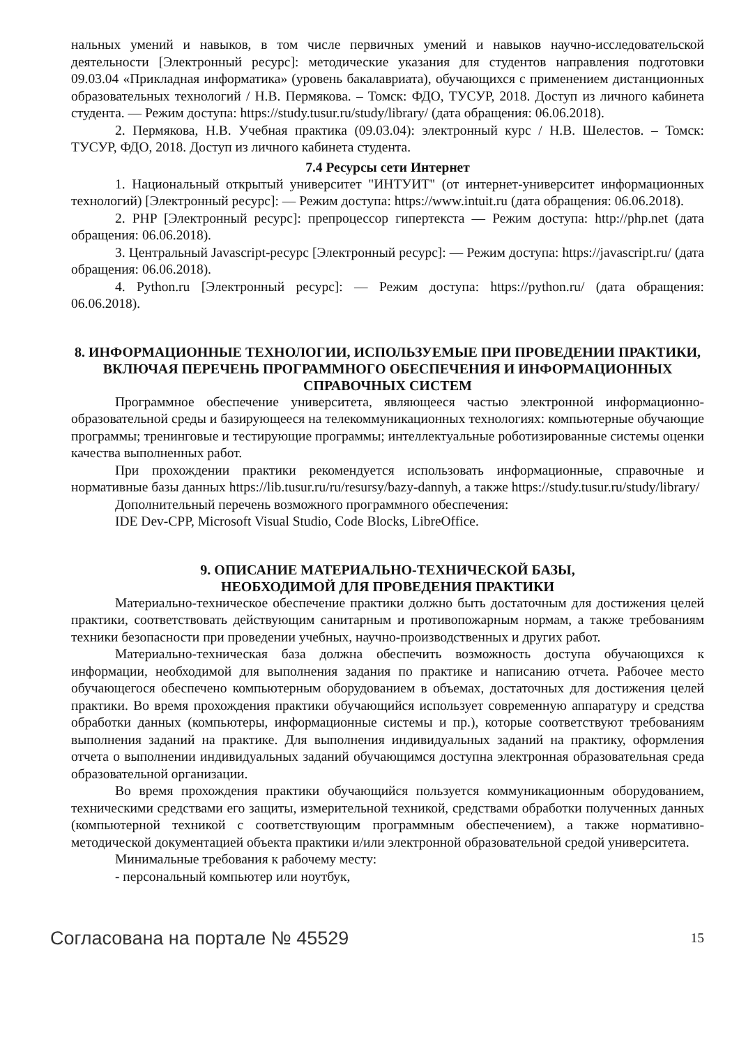нальных умений и навыков, в том числе первичных умений и навыков научно-исследовательской деятельности [Электронный ресурс]: методические указания для студентов направления подготовки 09.03.04 «Прикладная информатика» (уровень бакалавриата), обучающихся с применением дистанционных образовательных технологий / Н.В. Пермякова. – Томск: ФДО, ТУСУР, 2018. Доступ из личного кабинета студента. — Режим доступа: https://study.tusur.ru/study/library/ (дата обращения: 06.06.2018).
2. Пермякова, Н.В. Учебная практика (09.03.04): электронный курс / Н.В. Шелестов. – Томск: ТУСУР, ФДО, 2018. Доступ из личного кабинета студента.
7.4 Ресурсы сети Интернет
1. Национальный открытый университет "ИНТУИТ" (от интернет-университет информационных технологий) [Электронный ресурс]: — Режим доступа: https://www.intuit.ru (дата обращения: 06.06.2018).
2. PHP [Электронный ресурс]: препроцессор гипертекста — Режим доступа: http://php.net (дата обращения: 06.06.2018).
3. Центральный Javascript-ресурс [Электронный ресурс]: — Режим доступа: https://javascript.ru/ (дата обращения: 06.06.2018).
4. Python.ru [Электронный ресурс]: — Режим доступа: https://python.ru/ (дата обращения: 06.06.2018).
8. ИНФОРМАЦИОННЫЕ ТЕХНОЛОГИИ, ИСПОЛЬЗУЕМЫЕ ПРИ ПРОВЕДЕНИИ ПРАКТИКИ, ВКЛЮЧАЯ ПЕРЕЧЕНЬ ПРОГРАММНОГО ОБЕСПЕЧЕНИЯ И ИНФОРМАЦИОННЫХ СПРАВОЧНЫХ СИСТЕМ
Программное обеспечение университета, являющееся частью электронной информационно-образовательной среды и базирующееся на телекоммуникационных технологиях: компьютерные обучающие программы; тренинговые и тестирующие программы; интеллектуальные роботизированные системы оценки качества выполненных работ.
При прохождении практики рекомендуется использовать информационные, справочные и нормативные базы данных https://lib.tusur.ru/ru/resursy/bazy-dannyh, а также https://study.tusur.ru/study/library/
Дополнительный перечень возможного программного обеспечения:
IDE Dev-CPP, Microsoft Visual Studio, Code Blocks, LibreOffice.
9. ОПИСАНИЕ МАТЕРИАЛЬНО-ТЕХНИЧЕСКОЙ БАЗЫ,
НЕОБХОДИМОЙ ДЛЯ ПРОВЕДЕНИЯ ПРАКТИКИ
Материально-техническое обеспечение практики должно быть достаточным для достижения целей практики, соответствовать действующим санитарным и противопожарным нормам, а также требованиям техники безопасности при проведении учебных, научно-производственных и других работ.
Материально-техническая база должна обеспечить возможность доступа обучающихся к информации, необходимой для выполнения задания по практике и написанию отчета. Рабочее место обучающегося обеспечено компьютерным оборудованием в объемах, достаточных для достижения целей практики. Во время прохождения практики обучающийся использует современную аппаратуру и средства обработки данных (компьютеры, информационные системы и пр.), которые соответствуют требованиям выполнения заданий на практике. Для выполнения индивидуальных заданий на практику, оформления отчета о выполнении индивидуальных заданий обучающимся доступна электронная образовательная среда образовательной организации.
Во время прохождения практики обучающийся пользуется коммуникационным оборудованием, техническими средствами его защиты, измерительной техникой, средствами обработки полученных данных (компьютерной техникой с соответствующим программным обеспечением), а также нормативно-методической документацией объекта практики и/или электронной образовательной средой университета.
Минимальные требования к рабочему месту:
- персональный компьютер или ноутбук,
Согласована на портале № 45529 15